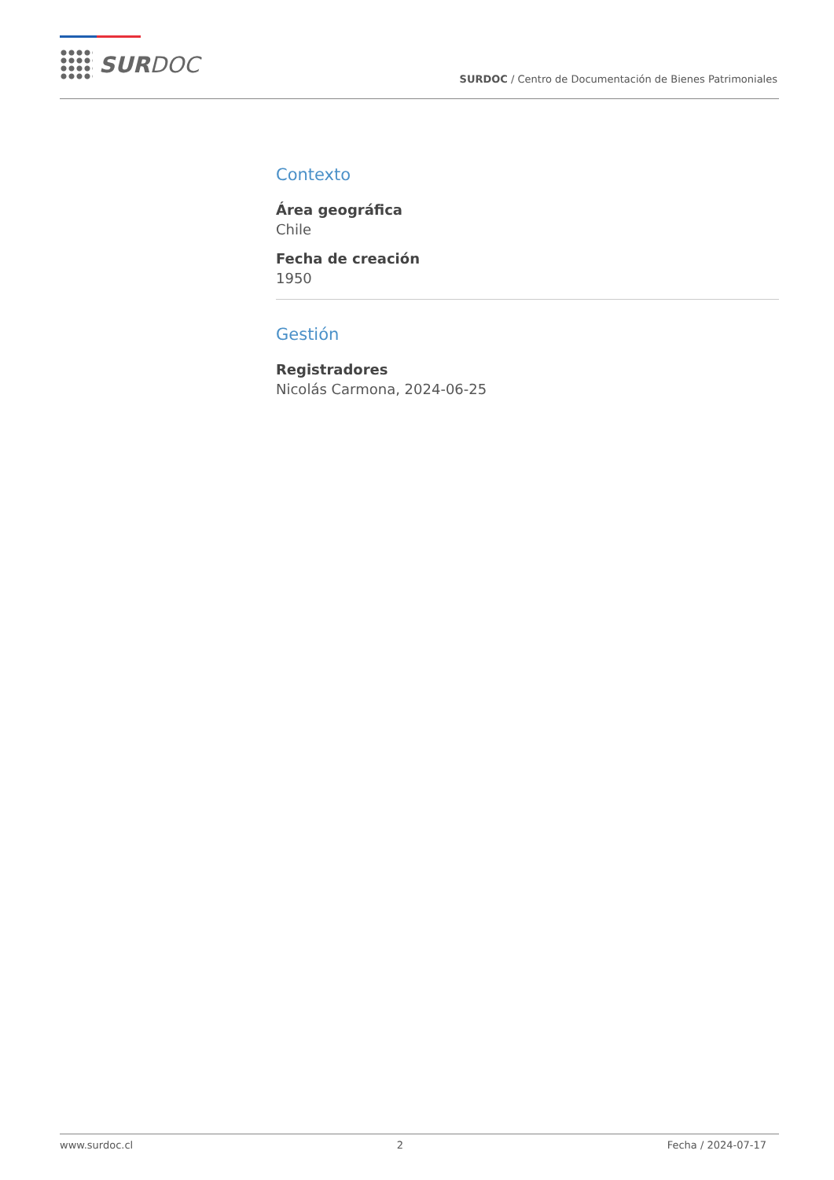SURDOC
SURDOC / Centro de Documentación de Bienes Patrimoniales
Contexto
Área geográfica
Chile
Fecha de creación
1950
Gestión
Registradores
Nicolás Carmona, 2024-06-25
www.surdoc.cl 2 Fecha / 2024-07-17